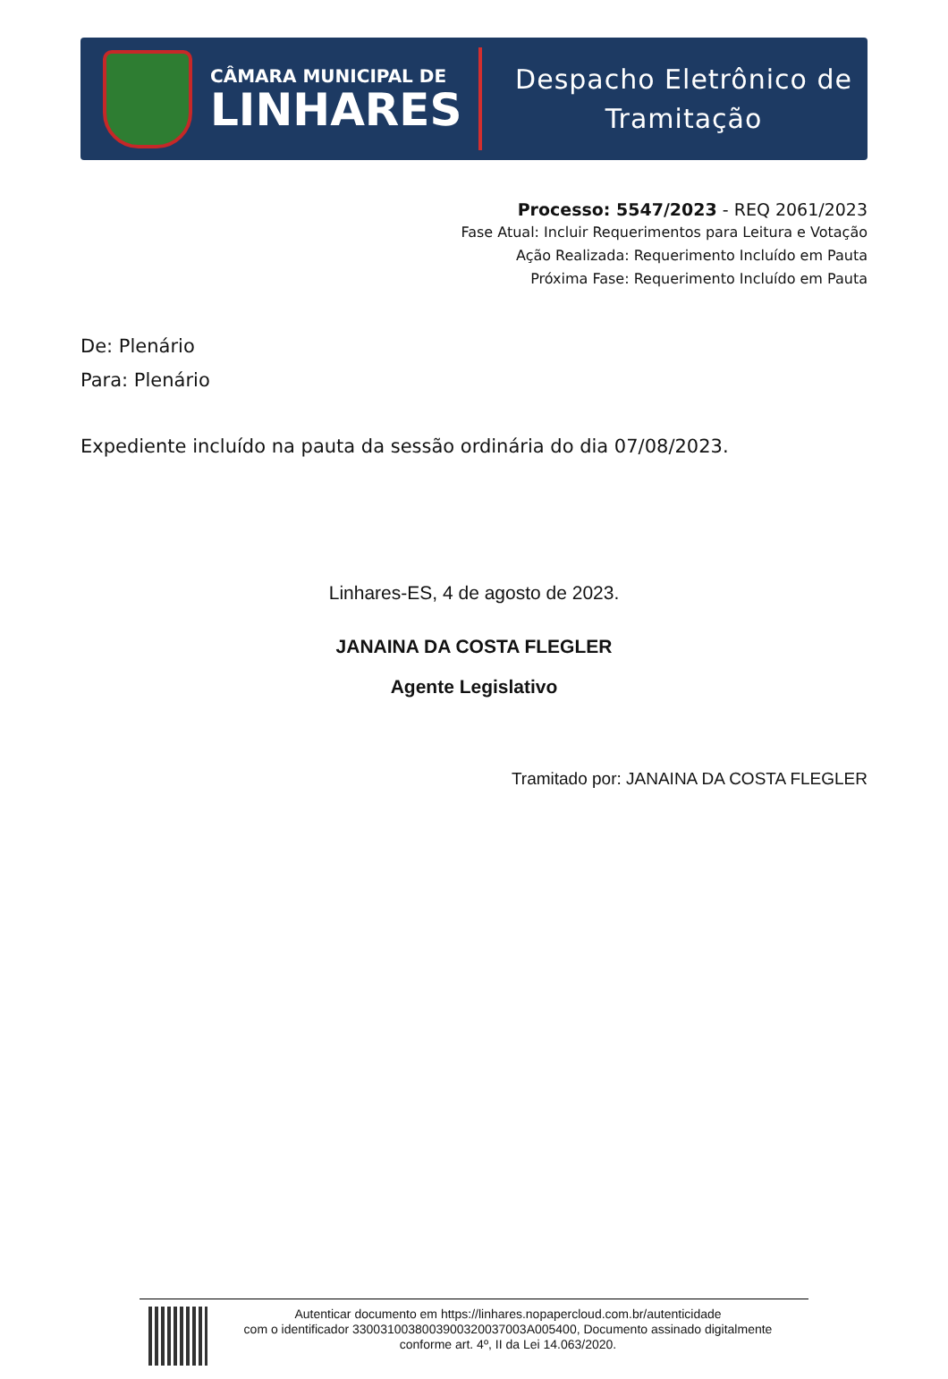CÂMARA MUNICIPAL DE
LINHARES
Despacho Eletrônico de
Tramitação
Processo: 5547/2023 - REQ 2061/2023
Fase Atual: Incluir Requerimentos para Leitura e Votação
Ação Realizada: Requerimento Incluído em Pauta
Próxima Fase: Requerimento Incluído em Pauta
De: Plenário
Para: Plenário
Expediente incluído na pauta da sessão ordinária do dia 07/08/2023.
Linhares-ES, 4 de agosto de 2023.
JANAINA DA COSTA FLEGLER
Agente Legislativo
Tramitado por: JANAINA DA COSTA FLEGLER
Autenticar documento em https://linhares.nopapercloud.com.br/autenticidade
com o identificador 330031003800390032003700​3A005400, Documento assinado digitalmente
conforme art. 4º, II da Lei 14.063/2020.